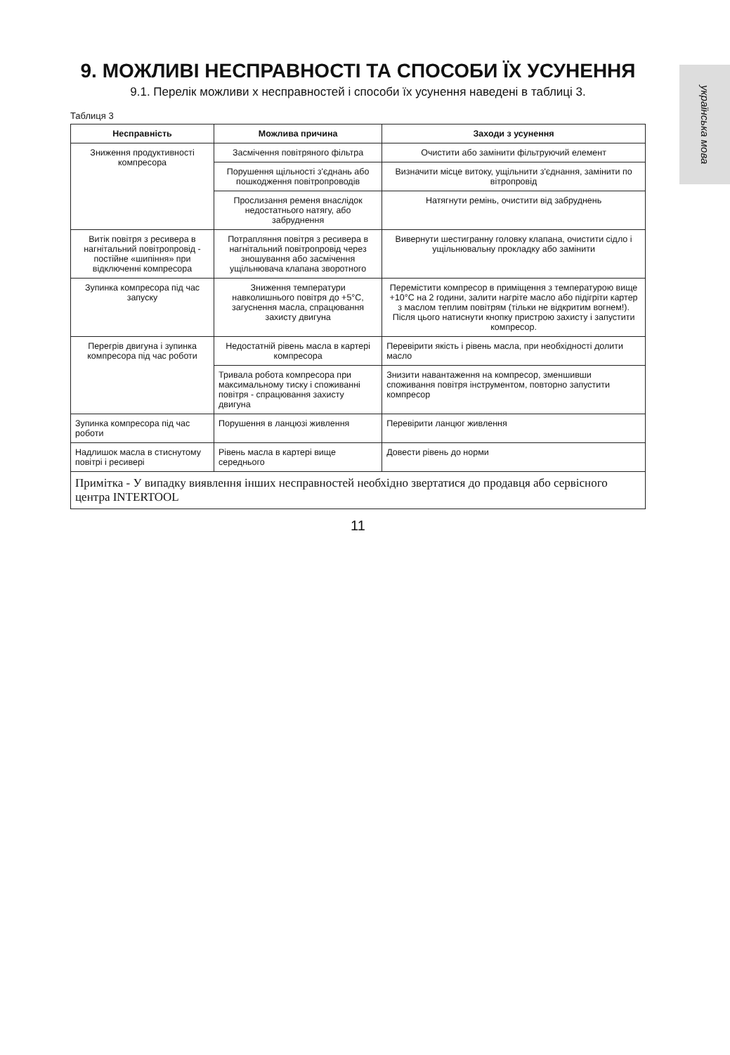українська мова
9. МОЖЛИВІ НЕСПРАВНОСТІ ТА СПОСОБИ ЇХ УСУНЕННЯ
9.1. Перелік можливи х несправностей і способи їх усунення наведені в таблиці 3.
Таблиця 3
| Несправність | Можлива причина | Заходи з усунення |
| --- | --- | --- |
| Зниження продуктивності компресора | Засмічення повітряного фільтра | Очистити або замінити фільтруючий елемент |
| | Порушення щільності з'єднань або пошкодження повітропроводів | Визначити місце витоку, ущільнити з'єднання, замінити по вітропровід |
| | Прослизання ременя внаслідок недостатнього натягу, або забруднення | Натягнути ремінь, очистити від забруднень |
| Витік повітря з ресивера в нагнітальний повітропровід - постійне «шипіння» при відключенні компресора | Потрапляння повітря з ресивера в нагнітальний повітропровід через зношування або засмічення ущільнювача клапана зворотного | Вивернути шестигранну головку клапана, очистити сідло і ущільнювальну прокладку або замінити |
| Зупинка компресора під час запуску | Зниження температури навколишнього повітря до +5°С, загуснення масла, спрацювання захисту двигуна | Перемістити компресор в приміщення з температурою вище +10°С на 2 години, залити нагріте масло або підігріти картер з маслом теплим повітрям (тільки не відкритим вогнем!). Після цього натиснути кнопку пристрою захисту і запустити компресор. |
| Перегрів двигуна і зупинка компресора під час роботи | Недостатній рівень масла в картері компресора | Перевірити якість і рівень масла, при необхідності долити масло |
| | Тривала робота компресора при максимальному тиску і споживанні повітря - спрацювання захисту двигуна | Знизити навантаження на компресор, зменшивши споживання повітря інструментом, повторно запустити компресор |
| Зупинка компресора під час роботи | Порушення в ланцюзі живлення | Перевірити ланцюг живлення |
| Надлишок масла в стиснутому повітрі і ресивері | Рівень масла в картері вище середнього | Довести рівень до норми |
| Примітка - У випадку виявлення інших несправностей необхідно звертатися до продавця або сервісного центра INTERTOOL | | |
11